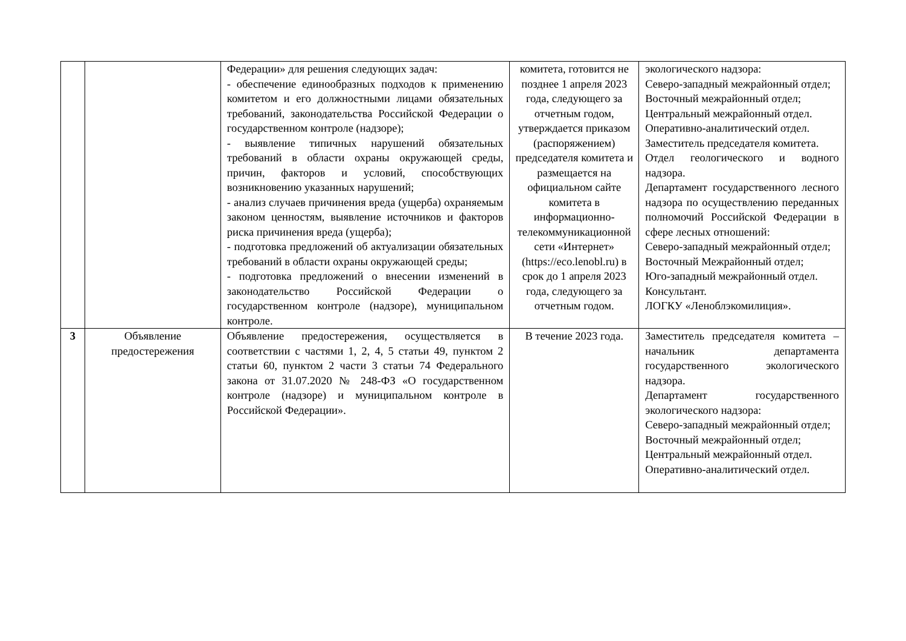| | | Федерации» для решения следующих задач: - обеспечение единообразных подходов к применению комитетом и его должностными лицами обязательных требований, законодательства Российской Федерации о государственном контроле (надзоре); - выявление типичных нарушений обязательных требований в области охраны окружающей среды, причин, факторов и условий, способствующих возникновению указанных нарушений; - анализ случаев причинения вреда (ущерба) охраняемым законом ценностям, выявление источников и факторов риска причинения вреда (ущерба); - подготовка предложений об актуализации обязательных требований в области охраны окружающей среды; - подготовка предложений о внесении изменений в законодательство Российской Федерации о государственном контроле (надзоре), муниципальном контроле. | комитета, готовится не позднее 1 апреля 2023 года, следующего за отчетным годом, утверждается приказом (распоряжением) председателя комитета и размещается на официальном сайте комитета в информационно-телекоммуникационной сети «Интернет» (https://eco.lenobl.ru) в срок до 1 апреля 2023 года, следующего за отчетным годом. | экологического надзора: Северо-западный межрайонный отдел; Восточный межрайонный отдел; Центральный межрайонный отдел. Оперативно-аналитический отдел. Заместитель председателя комитета. Отдел геологического и водного надзора. Департамент государственного лесного надзора по осуществлению переданных полномочий Российской Федерации в сфере лесных отношений: Северо-западный межрайонный отдел; Восточный Межрайонный отдел; Юго-западный межрайонный отдел. Консультант. ЛОГКУ «Леноблэкомилиция». |
| 3 | Объявление предостережения | Объявление предостережения, осуществляется в соответствии с частями 1, 2, 4, 5 статьи 49, пунктом 2 статьи 60, пунктом 2 части 3 статьи 74 Федерального закона от 31.07.2020 № 248-ФЗ «О государственном контроле (надзоре) и муниципальном контроле в Российской Федерации». | В течение 2023 года. | Заместитель председателя комитета – начальник департамента государственного экологического надзора. Департамент государственного экологического надзора: Северо-западный межрайонный отдел; Восточный межрайонный отдел; Центральный межрайонный отдел. Оперативно-аналитический отдел. |